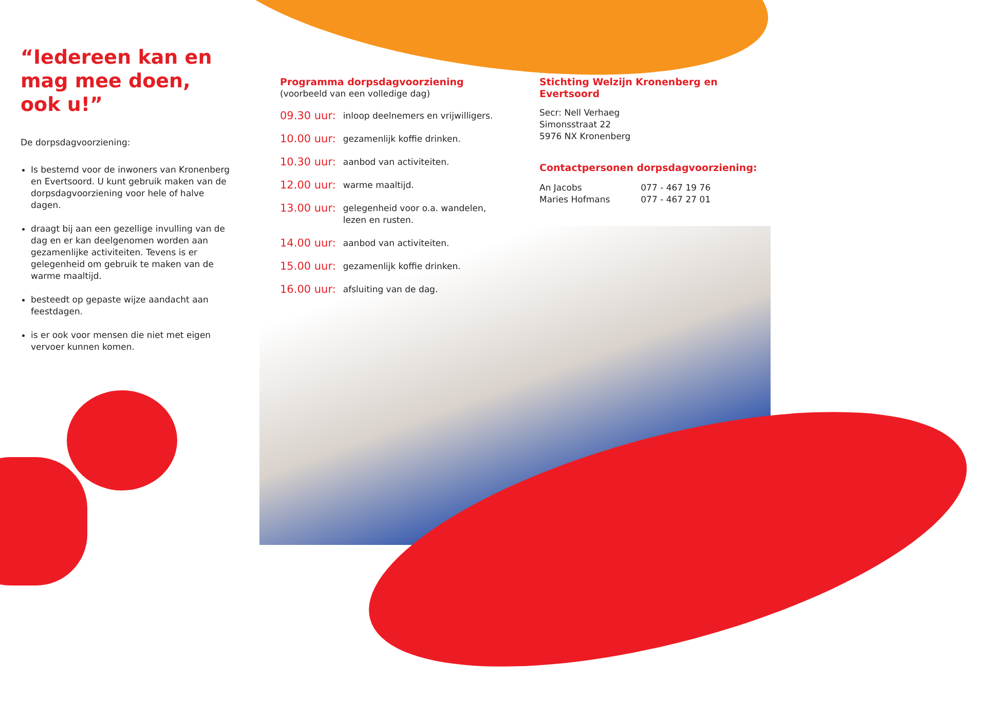“Iedereen kan en mag mee doen, ook u!”
De dorpsdagvoorziening:
Is bestemd voor de inwoners van Kronenberg en Evertsoord. U kunt gebruik maken van de dorpsdagvoorziening voor hele of halve dagen.
draagt bij aan een gezellige invulling van de dag en er kan deelgenomen worden aan gezamenlijke activiteiten. Tevens is er gelegenheid om gebruik te maken van de warme maaltijd.
besteedt op gepaste wijze aandacht aan feestdagen.
is er ook voor mensen die niet met eigen vervoer kunnen komen.
Programma dorpsdagvoorziening
(voorbeeld van een volledige dag)
| 09.30 uur: | inloop deelnemers en vrijwilligers. |
| 10.00 uur: | gezamenlijk koffie drinken. |
| 10.30 uur: | aanbod van activiteiten. |
| 12.00 uur: | warme maaltijd. |
| 13.00 uur: | gelegenheid voor o.a. wandelen, lezen en rusten. |
| 14.00 uur: | aanbod van activiteiten. |
| 15.00 uur: | gezamenlijk koffie drinken. |
| 16.00 uur: | afsluiting van de dag. |
Stichting Welzijn Kronenberg en Evertsoord
Secr: Nell Verhaeg
Simonsstraat 22
5976 NX Kronenberg
Contactpersonen dorpsdagvoorziening:
| An Jacobs | 077 - 467 19 76 |
| Maries Hofmans | 077 - 467 27 01 |